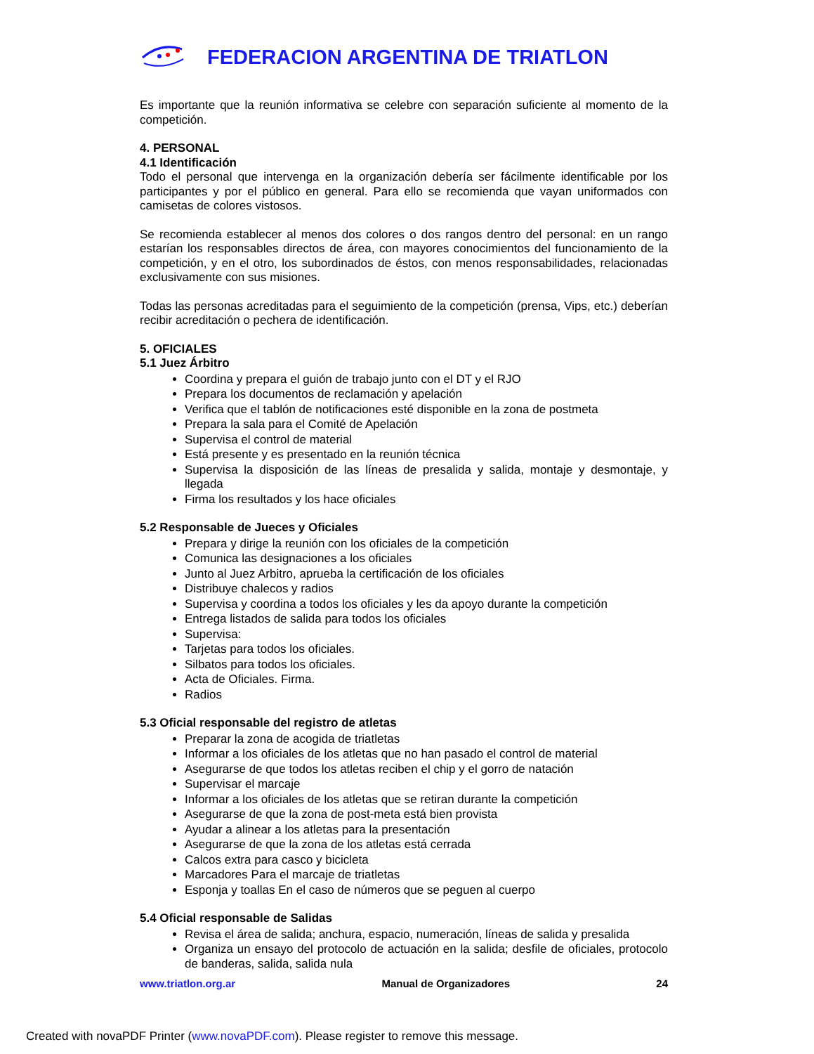FEDERACION ARGENTINA DE TRIATLON
Es importante que la reunión informativa se celebre con separación suficiente al momento de la competición.
4. PERSONAL
4.1 Identificación
Todo el personal que intervenga en la organización debería ser fácilmente identificable por los participantes y por el público en general. Para ello se recomienda que vayan uniformados con camisetas de colores vistosos.
Se recomienda establecer al menos dos colores o dos rangos dentro del personal: en un rango estarían los responsables directos de área, con mayores conocimientos del funcionamiento de la competición, y en el otro, los subordinados de éstos, con menos responsabilidades, relacionadas exclusivamente con sus misiones.
Todas las personas acreditadas para el seguimiento de la competición (prensa, Vips, etc.) deberían recibir acreditación o pechera de identificación.
5. OFICIALES
5.1 Juez Árbitro
Coordina y prepara el guión de trabajo junto con el DT y el RJO
Prepara los documentos de reclamación y apelación
Verifica que el tablón de notificaciones esté disponible en la zona de postmeta
Prepara la sala para el Comité de Apelación
Supervisa el control de material
Está presente y es presentado en la reunión técnica
Supervisa la disposición de las líneas de presalida y salida, montaje y desmontaje, y llegada
Firma los resultados y los hace oficiales
5.2 Responsable de Jueces y Oficiales
Prepara y dirige la reunión con los oficiales de la competición
Comunica las designaciones a los oficiales
Junto al Juez Arbitro, aprueba la certificación de los oficiales
Distribuye chalecos y radios
Supervisa y coordina a todos los oficiales y les da apoyo durante la competición
Entrega listados de salida para todos los oficiales
Supervisa:
Tarjetas para todos los oficiales.
Silbatos para todos los oficiales.
Acta de Oficiales. Firma.
Radios
5.3 Oficial responsable del registro de atletas
Preparar la zona de acogida de triatletas
Informar a los oficiales de los atletas que no han pasado el control de material
Asegurarse de que todos los atletas reciben el chip y el gorro de natación
Supervisar el marcaje
Informar a los oficiales de los atletas que se retiran durante la competición
Asegurarse de que la zona de post-meta está bien provista
Ayudar a alinear a los atletas para la presentación
Asegurarse de que la zona de los atletas está cerrada
Calcos extra para casco y bicicleta
Marcadores Para el marcaje de triatletas
Esponja y toallas En el caso de números que se peguen al cuerpo
5.4 Oficial responsable de Salidas
Revisa el área de salida; anchura, espacio, numeración, líneas de salida y presalida
Organiza un ensayo del protocolo de actuación en la salida; desfile de oficiales, protocolo de banderas, salida, salida nula
www.triatlon.org.ar Manual de Organizadores 24
Created with novaPDF Printer (www.novaPDF.com). Please register to remove this message.